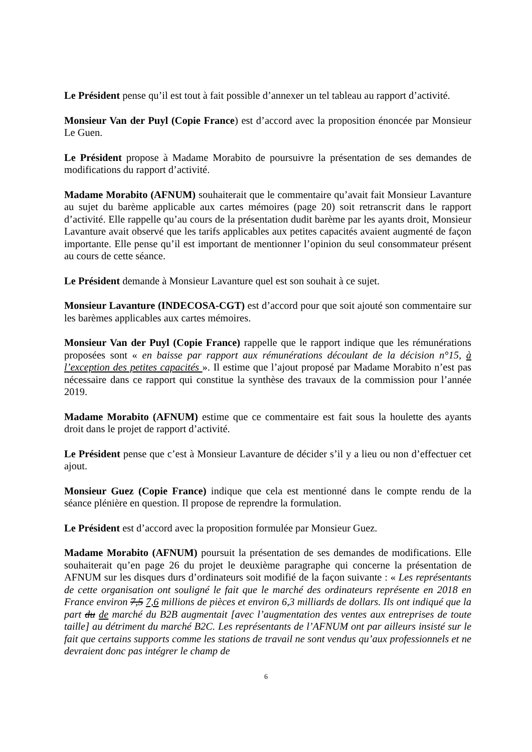Le Président pense qu’il est tout à fait possible d’annexer un tel tableau au rapport d’activité.
Monsieur Van der Puyl (Copie France) est d’accord avec la proposition énoncée par Monsieur Le Guen.
Le Président propose à Madame Morabito de poursuivre la présentation de ses demandes de modifications du rapport d’activité.
Madame Morabito (AFNUM) souhaiterait que le commentaire qu’avait fait Monsieur Lavanture au sujet du barème applicable aux cartes mémoires (page 20) soit retranscrit dans le rapport d’activité. Elle rappelle qu’au cours de la présentation dudit barème par les ayants droit, Monsieur Lavanture avait observé que les tarifs applicables aux petites capacités avaient augmenté de façon importante. Elle pense qu’il est important de mentionner l’opinion du seul consommateur présent au cours de cette séance.
Le Président demande à Monsieur Lavanture quel est son souhait à ce sujet.
Monsieur Lavanture (INDECOSA-CGT) est d’accord pour que soit ajouté son commentaire sur les barèmes applicables aux cartes mémoires.
Monsieur Van der Puyl (Copie France) rappelle que le rapport indique que les rémunérations proposées sont « en baisse par rapport aux rémunérations découlant de la décision n°15, à l’exception des petites capacités ». Il estime que l’ajout proposé par Madame Morabito n’est pas nécessaire dans ce rapport qui constitue la synthèse des travaux de la commission pour l’année 2019.
Madame Morabito (AFNUM) estime que ce commentaire est fait sous la houlette des ayants droit dans le projet de rapport d’activité.
Le Président pense que c’est à Monsieur Lavanture de décider s’il y a lieu ou non d’effectuer cet ajout.
Monsieur Guez (Copie France) indique que cela est mentionné dans le compte rendu de la séance plénière en question. Il propose de reprendre la formulation.
Le Président est d’accord avec la proposition formulée par Monsieur Guez.
Madame Morabito (AFNUM) poursuit la présentation de ses demandes de modifications. Elle souhaiterait qu’en page 26 du projet le deuxième paragraphe qui concerne la présentation de AFNUM sur les disques durs d’ordinateurs soit modifié de la façon suivante : « Les représentants de cette organisation ont souligné le fait que le marché des ordinateurs représente en 2018 en France environ 7,5 7,6 millions de pièces et environ 6,3 milliards de dollars. Ils ont indiqué que la part du de marché du B2B augmentait [avec l’augmentation des ventes aux entreprises de toute taille] au détriment du marché B2C. Les représentants de l’AFNUM ont par ailleurs insisté sur le fait que certains supports comme les stations de travail ne sont vendus qu’aux professionnels et ne devraient donc pas intégrer le champ de
6